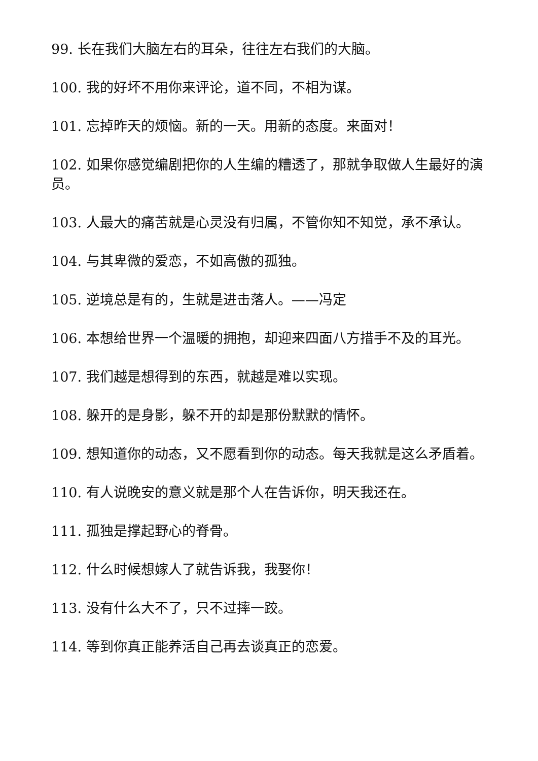99. 长在我们大脑左右的耳朵，往往左右我们的大脑。
100. 我的好坏不用你来评论，道不同，不相为谋。
101. 忘掉昨天的烦恼。新的一天。用新的态度。来面对！
102. 如果你感觉编剧把你的人生编的糟透了，那就争取做人生最好的演员。
103. 人最大的痛苦就是心灵没有归属，不管你知不知觉，承不承认。
104. 与其卑微的爱恋，不如高傲的孤独。
105. 逆境总是有的，生就是进击落人。——冯定
106. 本想给世界一个温暖的拥抱，却迎来四面八方措手不及的耳光。
107. 我们越是想得到的东西，就越是难以实现。
108. 躲开的是身影，躲不开的却是那份默默的情怀。
109. 想知道你的动态，又不愿看到你的动态。每天我就是这么矛盾着。
110. 有人说晚安的意义就是那个人在告诉你，明天我还在。
111. 孤独是撑起野心的脊骨。
112. 什么时候想嫁人了就告诉我，我娶你！
113. 没有什么大不了，只不过摔一跤。
114. 等到你真正能养活自己再去谈真正的恋爱。